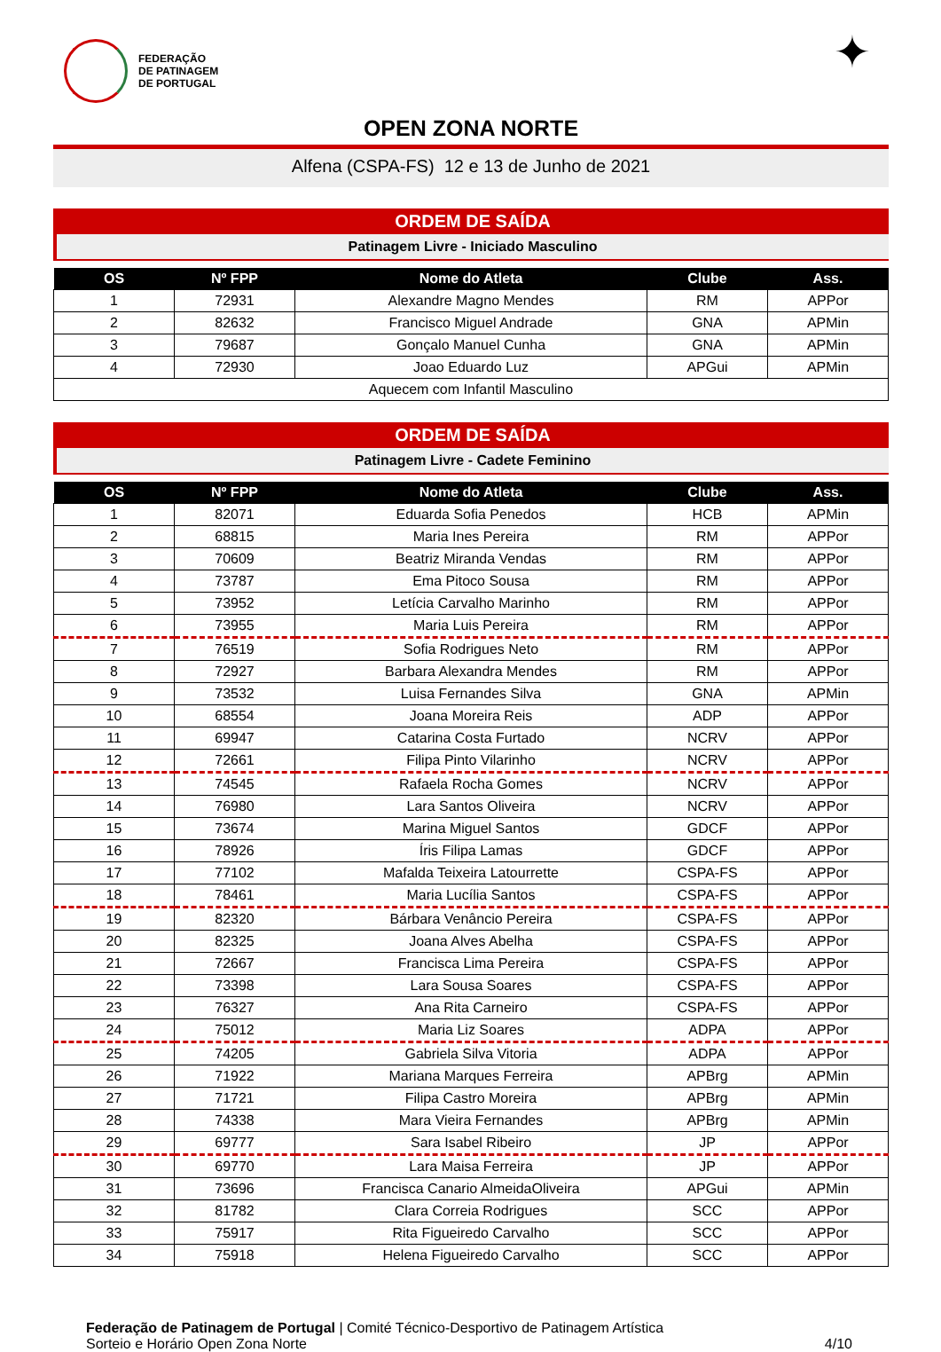FEDERAÇÃO
DE PATINAGEM
DE PORTUGAL
✦
OPEN ZONA NORTE
Alfena (CSPA-FS) 12 e 13 de Junho de 2021
ORDEM DE SAÍDA
Patinagem Livre - Iniciado Masculino
| OS | Nº FPP | Nome do Atleta | Clube | Ass. |
| --- | --- | --- | --- | --- |
| 1 | 72931 | Alexandre Magno Mendes | RM | APPor |
| 2 | 82632 | Francisco Miguel Andrade | GNA | APMin |
| 3 | 79687 | Gonçalo Manuel Cunha | GNA | APMin |
| 4 | 72930 | Joao Eduardo Luz | APGui | APMin |
| Aquecem com Infantil Masculino | | | | |
ORDEM DE SAÍDA
Patinagem Livre - Cadete Feminino
| OS | Nº FPP | Nome do Atleta | Clube | Ass. |
| --- | --- | --- | --- | --- |
| 1 | 82071 | Eduarda Sofia Penedos | HCB | APMin |
| 2 | 68815 | Maria Ines Pereira | RM | APPor |
| 3 | 70609 | Beatriz Miranda Vendas | RM | APPor |
| 4 | 73787 | Ema Pitoco Sousa | RM | APPor |
| 5 | 73952 | Letícia Carvalho Marinho | RM | APPor |
| 6 | 73955 | Maria Luis Pereira | RM | APPor |
| 7 | 76519 | Sofia Rodrigues Neto | RM | APPor |
| 8 | 72927 | Barbara Alexandra Mendes | RM | APPor |
| 9 | 73532 | Luisa Fernandes Silva | GNA | APMin |
| 10 | 68554 | Joana Moreira Reis | ADP | APPor |
| 11 | 69947 | Catarina Costa Furtado | NCRV | APPor |
| 12 | 72661 | Filipa Pinto Vilarinho | NCRV | APPor |
| 13 | 74545 | Rafaela Rocha Gomes | NCRV | APPor |
| 14 | 76980 | Lara Santos Oliveira | NCRV | APPor |
| 15 | 73674 | Marina Miguel Santos | GDCF | APPor |
| 16 | 78926 | Íris Filipa Lamas | GDCF | APPor |
| 17 | 77102 | Mafalda Teixeira Latourrette | CSPA-FS | APPor |
| 18 | 78461 | Maria Lucília Santos | CSPA-FS | APPor |
| 19 | 82320 | Bárbara Venâncio Pereira | CSPA-FS | APPor |
| 20 | 82325 | Joana Alves Abelha | CSPA-FS | APPor |
| 21 | 72667 | Francisca Lima Pereira | CSPA-FS | APPor |
| 22 | 73398 | Lara Sousa Soares | CSPA-FS | APPor |
| 23 | 76327 | Ana Rita Carneiro | CSPA-FS | APPor |
| 24 | 75012 | Maria Liz Soares | ADPA | APPor |
| 25 | 74205 | Gabriela Silva Vitoria | ADPA | APPor |
| 26 | 71922 | Mariana Marques Ferreira | APBrg | APMin |
| 27 | 71721 | Filipa Castro Moreira | APBrg | APMin |
| 28 | 74338 | Mara Vieira Fernandes | APBrg | APMin |
| 29 | 69777 | Sara Isabel Ribeiro | JP | APPor |
| 30 | 69770 | Lara Maisa Ferreira | JP | APPor |
| 31 | 73696 | Francisca Canario AlmeidaOliveira | APGui | APMin |
| 32 | 81782 | Clara Correia Rodrigues | SCC | APPor |
| 33 | 75917 | Rita Figueiredo Carvalho | SCC | APPor |
| 34 | 75918 | Helena Figueiredo Carvalho | SCC | APPor |
Federação de Patinagem de Portugal | Comité Técnico-Desportivo de Patinagem Artística
Sorteio e Horário Open Zona Norte
4/10